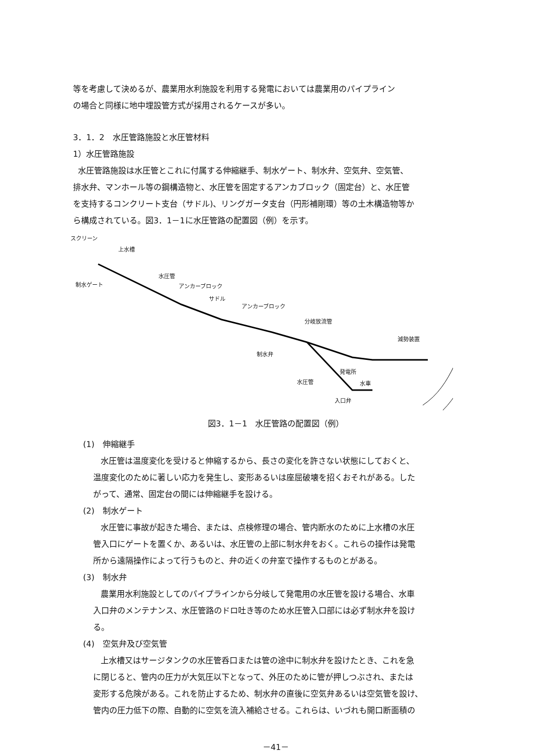等を考慮して決めるが、農業用水利施設を利用する発電においては農業用のパイプライン
の場合と同様に地中埋設管方式が採用されるケースが多い。
3．1．2　水圧管路施設と水圧管材料
1）水圧管路施設
水圧管路施設は水圧管とこれに付属する伸縮継手、制水ゲート、制水弁、空気弁、空気管、
排水弁、マンホール等の鋼構造物と、水圧管を固定するアンカブロック（固定台）と、水圧管
を支持するコンクリート支台（サドル)、リングガータ支台（円形補剛環）等の土木構造物等か
ら構成されている。図3．1－1に水圧管路の配置図（例）を示す。
スクリーン
上水槽
水圧管
制水ゲート アンカーブロック
サドル
アンカーブロック
分岐放流管
減勢装置
制水弁
発電所
水圧管 水車
入口弁
図3．1－1　水圧管路の配置図（例）
(1)　伸縮継手
水圧管は温度変化を受けると伸縮するから、長さの変化を許さない状態にしておくと、
温度変化のために著しい応力を発生し、変形あるいは座屈破壊を招くおそれがある。した
がって、通常、固定台の間には伸縮継手を設ける。
(2)　制水ゲート
水圧管に事故が起きた場合、または、点検修理の場合、管内断水のために上水槽の水圧
管入口にゲートを置くか、あるいは、水圧管の上部に制水弁をおく。これらの操作は発電
所から遠隔操作によって行うものと、弁の近くの弁室で操作するものとがある。
(3)　制水弁
農業用水利施設としてのパイプラインから分岐して発電用の水圧管を設ける場合、水車
入口弁のメンテナンス、水圧管路のドロ吐き等のため水圧管入口部には必ず制水弁を設け
る。
(4)　空気弁及び空気管
上水槽又はサージタンクの水圧管呑口または管の途中に制水弁を設けたとき、これを急
に閉じると、管内の圧力が大気圧以下となって、外圧のために管が押しつぶされ、または
変形する危険がある。これを防止するため、制水弁の直後に空気弁あるいは空気管を設け、
管内の圧力低下の際、自動的に空気を流入補給させる。これらは、いづれも開口断面積の
－41－